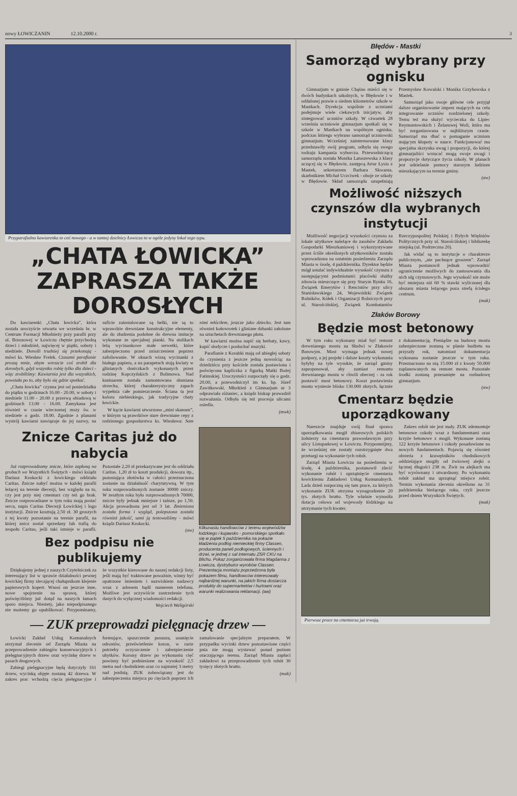nowy ŁOWICZANIN 12.10.2000 r. 3
Przyparafialna kawiarenka to coś nowego - a w tamtej dzielnicy Łowicza to w ogóle jedyny lokal tego typu.
„CHATA ŁOWICKA”
ZAPRASZA TAKŻE DOROSŁYCH
Do kawiarenki „Chata łowicka”, która została uroczyście otwarta we wrześniu br. w Centrum Formacji Młodzieży przy parafii przy ul. Brzozowej w Łowiczu chętnie przychodzą dzieci i młodzież, najwięcej w piątki, soboty i niedziele. Dorośli trudniej się przekonują - mówi ks. Wiesław Frelek. Czasami parafianie proszą mnie, abym wreszcie coś zrobił dla dorosłych, gdyż wszystko robię tylko dla dzieci - więc zrobiliśmy: Kawiarnia jest dla wszystkich, powstała po to, aby było się gdzie spotkać.
„Chata łowicka” czynna jest od poniedziałku do piątku w godzinach 16.00 - 20.00, w soboty i niedziele 11.00 - 20.00 z przerwą obiadową w godzinach 13.00 - 16.00. Zamykana jest również w czasie wieczornej mszy św. w niedziele o godz. 18.00. Zgodnie z planami wystrój kawiarni nawiązuje do jej nazwy, na suficie zainstalowane są belki, nie są to wprawdzie drewniane konstrukcyjne elementy, ale do złudzenia podobne do drewna imitacje wykonane ze specjalnej pianki. Na stolikach leżą wycinankowe małe serwetki, które zabezpieczono przed zniszczeniem poprzez zafoliowanie. W oknach wiszą wycinanki z białego papieru, a na parapetach stoją kwiaty w glinianych doniczkach wykonanych przez rodzinę Kopczyńskich z Bolimowa. Nad kontuarem została zamontowana słomiana strzecha, której charakterystyczny zapach wypełnia całe pomieszczenie. Ściana ta jest koloru niebieskiego, jak tradycyjne chaty łowickie.
W kącie kawiarni utworzono „mini skansen”, w którym są prawdziwe stare drewniane cepy z rodzinnego gospodarstwa ks. Wiesława: Sam nimi młóciłem, jeszcze jako dziecko. Jest tam również kołowrotek i gliniane dzbanki założone na sztachetach drewnianego płotu.
W kawiarni można napić się herbaty, kawy, kupić słodycze i posłuchać muzyki.
Parafianie z Korabki mają od ubiegłej soboty do czynienia z jeszcze jedną nowością: na dziedzińcu przy kościele została postawiona i poświęcona kapliczka z figurką Matki Bożej Fatimskiej. Uroczystości rozpoczęły się o godz. 20.00, a przewodniczył im ks. bp. Józef Zawitkowski. Młodzież z Gimnazjum nr 3 odprawiała różaniec, a ksiądz biskup prowadził rozważania. Odbyła się też procesja ulicami osiedla.
(mwk)
Znicze Caritas już do nabycia
Już rozprowadzamy znicze, które zapłoną na grobach we Wszystkich Świętych - mówi ksiądz Dariusz Krokocki z łowickiego oddziału Caritas. Znicze nabyć można w każdej parafii leżącej na terenie diecezji, bez względu na to, czy jest przy niej cmentarz czy też go brak. Znicze rozprowadzane w tym roku mają postać serca, napis Caritas Diecezji Łowickiej i logo instytucji. Znicze kosztują 2,50 zł. 30 groszych z tej kwoty pozostanie na terenie parafii, na której znicz został sprzedany lub trafią do zespołu Caritas, jeśli taki istnieje w parafii. Pozostałe 2,20 zł przekazywane jest do oddziału Caritas. 1,20 zł to koszt produkcji, dowozu itp., pozostająca złotówka w całości przeznaczona zostanie na działalność charytatywną. W tym roku rozprowadzonych zostanie 30000 zniczy. W zeszłym roku było rozprowadzonych 70000, znicze były jednak mniejsze i tańsze, po 1,50. Akcja prowadzona jest od 3 lat. Zmieniona została forma i wygląd, polepszona została również jakość, sami ją testowaliśmy - mówi ksiądz Dariusz Krokocki.
(aw)
Bez podpisu nie publikujemy
Dziękujemy jednej z naszych Czytelniczek za interesujący list w sprawie działalności pewnej łowickiej firmy zlecającej chałupnikom klejenie papierowych kopert. Wnosi on jeszcze inne, nowe spojrzenie na sprawę, której poświęciliśmy już dotąd na naszych łamach sporo miejsca. Niestety, jako niepodpisanego nie możemy go opublikować. Przypominamy, że wszystkie kierowane do naszej redakcji listy, jeśli mają być traktowane poważnie, winny być opatrzone imieniem i nazwiskiem nadawcy wraz z adresem bądź numerem telefonu. Możliwe jest oczywiście zastrzeżenie tych danych do wyłącznej wiadomości redakcji.
Wojciech Waligórski
Kilkunastu handlowców z terenu województw łodzkiego i kujawsko - pomorskiego spotkało się w piątek 5 października na pokazie kładzenia podłóg niemieckiej firmy Classen, producenta paneli podłogowych, ściennych i drzwi, w jednej z sal internatu ZSR CKU na Blichu. Pokaz zorganizowała firma Magdanna z Łowicza, dystrybutor wyrobów Classen. Prezentacja montażu poprzedzona była pokazem filmu, handlowców interesowały najbardziej warunki, na jakich firma dostarcza produkty do supermarketów i hurtowni oraz warunki realizowania reklamacji. (aw)
— ZUK przeprowadzi pielęgnację drzew —
Łowicki Zakład Usług Komunalnych otrzymał zlecenie od Zarządu Miasta na przeprowadzenie zabiegów konserwacyjnych i pielęgnacyjnych drzew oraz wycinkę drzew w pasach drogowych.
Zabiegi pielęgnacyjne będą dotyczyły 161 drzew, wycinką objęte zostaną 42 drzewa. W zakres prac wchodzą cięcia pielęgnacyjne i formujące, spuszczenie posuszu, usunięcie odrostów, prześwietlenie koron, w razie potrzeby oczyszczenie i zabezpieczenie ubytków. Korony drzew po wykonaniu cięć powinny być podniesione na wysokość 2,5 metra nad chodnikiem oraz co najmniej 3 metry nad jezdnią. ZUK zobowiązany jest do zabezpieczenia miejsca po cięciach poprzez ich zamalowanie specjalnym preparatem. W przypadku wycinki drzew pozostawione części pnia nie mogą wystawać ponad poziom otaczającego terenu. Zarząd Miasta zapłaci zakładowi za przeprowadzenie tych robót 30 tysięcy złotych brutto.
(mak)
Błędów - Mastki
Samorząd wybrany przy ognisku
Gimnazjum w gminie Chąśno mieści się w dwóch budynkach szkolnych, w Błędowie i w oddalonej prawie o siedem kilometrów szkole w Mastkach. Dyrekcja wspólnie z uczniami podejmuje wiele ciekawych inicjatyw, aby zintegrować uczniów szkoły. W czwartek 28 września uczniowie gimnazjum spotkali się w szkole w Mastkach na wspólnym ognisku, podczas którego wybrano samorząd uczniowski gimnazjum. Wcześniej zainteresowane klasy przedstawiły swój program, odbyła się swego rodzaju kampania wyborcza. Przewodniczącą samorządu została Monika Latoszewska z klasy uczącej się w Błędowie, zastępcą Artur Łysio z Mastek, sekretarzem Barbara Skwarna, skarbnikiem Michał Uczciwek - oboje ze szkoły w Błędowie. Skład samorządu uzupełniają Przemysław Kowalski i Monika Grzybowska z Mastek.
Samorząd jako swoje główne cele przyjął dalsze organizowanie imprez mających na celu integrowanie uczniów rozdzielonej szkoły. Temu też ma służyć wycieczka do Lipiec Reymontowskich i Żelazowej Woli, która ma być zorganizowana w najbliższym czasie. Samorząd ma dbać o pomaganie uczniom mającym kłopoty w nauce. Funkcjonować ma specjalna skrzynka uwag i propozycji, do której gimnazjaliści wrzucać mogą swoje uwagi i propozycje dotyczące życia szkoły. W planach jest udzielanie pomocy starszym ludziom mieszkającym na terenie gminy.
(aw)
Możliwość niższych czynszów dla wybranych instytucji
Możliwość negocjacji wysokości czynszu za lokale użytkowe należące do zasobów Zakładu Gospodarki Mieszkaniowej i wykorzystywane przez ściśle określonych użytkowników została wprowadzona na ostatnim posiedzeniu Zarządu Miasta w środę, 4 października. Dyrektor będzie mógł ustalać indywidualnie wysokość czynszu z następującymi podmiotami: placówki służby zdrowia mieszczące się przy Starym Rynku 16, Związek Emerytów i Rencistów przy ulicy Stanisławskiego 24, Wojewódzki Związek Rolników, Kółek i Organizacji Rolniczych przy ul. Starościńskiej, Związek Kombatantów Rzeczypospolitej Polskiej i Byłych Więźniów Politycznych przy ul. Starościńskiej i bibliotekę miejską (ul. Podrzeczna 20).
Jak widać są to instytucje o charakterze publicznym, „nie pachnące groszem”. Zarząd Miasta postanowił jednak wprowadzić ograniczenie możliwych do zastosowania dla nich ulg czynszowych. Jego wysokość nie może być mniejsza niż 60 % stawki wyliczonej dla obszaru miasta leżącego poza strefą ścisłego centrum.
(mak)
Złaków Borowy
Będzie most betonowy
W tym roku wykonany miał być remont drewnianego mostu na Słudwi w Złakowie Borowym. Most wymaga jednak nowej podpory, a jej projekt i dalsze koszty wykonania byłyby na tyle wysokie, że zarząd gminy zaproponował, aby zamiast remontu drewnianego mostu w chwili obecnej - za rok postawić most betonowy. Koszt postawienia mostu wyniesie blisko 130.000 złotych, łącznie z dokumentacją. Pieniądze na budowę mostu zabezpieczone zostaną w planie budżetu na przyszły rok, natomiast dokumentacja wykonana zostanie jeszcze w tym roku. Przeznaczono na nią 15.000 zł z kwoty 50.000 zaplanowanych na remont mostu. Pozostałe środki zostaną przesunięte na rozbudowę gimnazjum.
(aw)
Cmentarz będzie uporządkowany
Nareszcie znajduje swój finał sprawa uporządkowania mogił zbiorowych polskich żołnierzy na cmentarzu prawosławnym przy ulicy Listopadowej w Łowiczu. Przypomnijmy, że wcześniej nie zostały rozstrzygnięte dwa przetargi na wykonanie tych robót.
Zarząd Miasta Łowicza na posiedzeniu w środę, 4 października, postanowił zlecić wykonanie robót i uprzątnięcie cmentarza łowickiemu Zakładowi Usług Komunalnych. Lada dzień rozpoczną się tam prace, za których wykonanie ZUK otrzyma wynagrodzenie 20 tys. złotych brutto. Tyle właśnie wynosiła dotacja celowa od wojewody łódzkiego na utrzymanie tych kwater.
Zakres robót nie jest mały. ZUK zdemontuje betonowe cokoły wraz z fundamentami oraz krzyże betonowe z mogił. Wykonane zostaną 122 krzyże betonowe i cokoły posadowione na nowych fundamentach. Pojawią się również obrzeża z krawężników chodnikowych oddzielające mogiły od żwirowej alejki o łącznej długości 238 m. Żwir na alejkach ma być wyrównany i utwardzony. Po wykonaniu robót zakład ma uprzątnąć miejsce robót. Termin wykonania zlecenia określono na 31 października bieżącego roku, czyli jeszcze przed dniem Wszystkich Świętych.
(mak)
Pierwsze prace na cmentarzu już trwają.